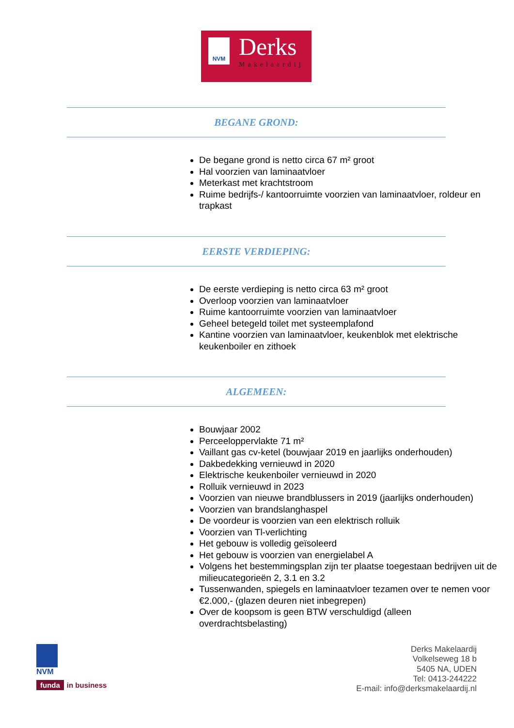NVM Derks
Makelaardij
BEGANE GROND:
De begane grond is netto circa 67 m² groot
Hal voorzien van laminaatvloer
Meterkast met krachtstroom
Ruime bedrijfs-/ kantoorruimte voorzien van laminaatvloer, roldeur en trapkast
EERSTE VERDIEPING:
De eerste verdieping is netto circa 63 m² groot
Overloop voorzien van laminaatvloer
Ruime kantoorruimte voorzien van laminaatvloer
Geheel betegeld toilet met systeemplafond
Kantine voorzien van laminaatvloer, keukenblok met elektrische keukenboiler en zithoek
ALGEMEEN:
Bouwjaar 2002
Perceeloppervlakte 71 m²
Vaillant gas cv-ketel (bouwjaar 2019 en jaarlijks onderhouden)
Dakbedekking vernieuwd in 2020
Elektrische keukenboiler vernieuwd in 2020
Rolluik vernieuwd in 2023
Voorzien van nieuwe brandblussers in 2019 (jaarlijks onderhouden)
Voorzien van brandslanghaspel
De voordeur is voorzien van een elektrisch rolluik
Voorzien van Tl-verlichting
Het gebouw is volledig geïsoleerd
Het gebouw is voorzien van energielabel A
Volgens het bestemmingsplan zijn ter plaatse toegestaan bedrijven uit de milieucategorieën 2, 3.1 en 3.2
Tussenwanden, spiegels en laminaatvloer tezamen over te nemen voor €2.000,- (glazen deuren niet inbegrepen)
Over de koopsom is geen BTW verschuldigd (alleen overdrachtsbelasting)
NVM
funda in business
Derks Makelaardij
Volkelseweg 18 b
5405 NA, UDEN
Tel: 0413-244222
E-mail: info@derksmakelaardij.nl